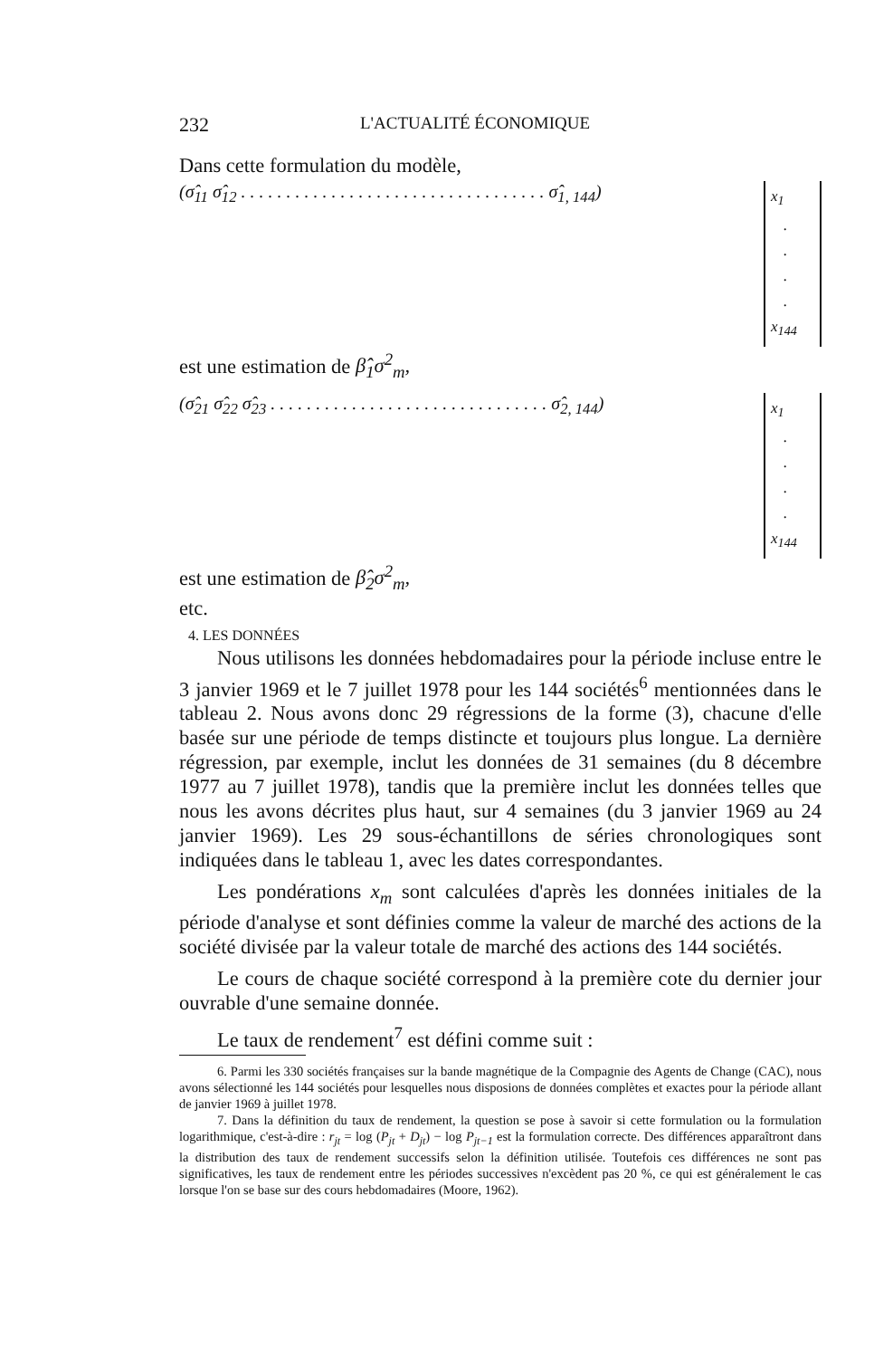232 L'ACTUALITÉ ÉCONOMIQUE
Dans cette formulation du modèle,
(σ̂<sub>11</sub> σ̂<sub>12</sub> . . . . . . . . . . . . . . . . . . . . . . . . . . . . . . . . . . σ̂<sub>1, 144</sub>)
x<sub>1</sub>
.
.
.
.
x<sub>144</sub>
est une estimation de β̂<sub>1</sub>σ<sup>2</sup><sub>m</sub>,
(σ̂<sub>21</sub> σ̂<sub>22</sub> σ̂<sub>23</sub> . . . . . . . . . . . . . . . . . . . . . . . . . . . . . . . σ̂<sub>2, 144</sub>)
x<sub>1</sub>
.
.
.
.
x<sub>144</sub>
est une estimation de β̂<sub>2</sub>σ<sup>2</sup><sub>m</sub>,
etc.
4. LES DONNÉES
Nous utilisons les données hebdomadaires pour la période incluse entre le 3 janvier 1969 et le 7 juillet 1978 pour les 144 sociétés<sup>6</sup> mentionnées dans le tableau 2. Nous avons donc 29 régressions de la forme (3), chacune d'elle basée sur une période de temps distincte et toujours plus longue. La dernière régression, par exemple, inclut les données de 31 semaines (du 8 décembre 1977 au 7 juillet 1978), tandis que la première inclut les données telles que nous les avons décrites plus haut, sur 4 semaines (du 3 janvier 1969 au 24 janvier 1969). Les 29 sous-échantillons de séries chronologiques sont indiquées dans le tableau 1, avec les dates correspondantes.
Les pondérations x<sub>m</sub> sont calculées d'après les données initiales de la période d'analyse et sont définies comme la valeur de marché des actions de la société divisée par la valeur totale de marché des actions des 144 sociétés.
Le cours de chaque société correspond à la première cote du dernier jour ouvrable d'une semaine donnée.
Le taux de rendement<sup>7</sup> est défini comme suit :
6. Parmi les 330 sociétés françaises sur la bande magnétique de la Compagnie des Agents de Change (CAC), nous avons sélectionné les 144 sociétés pour lesquelles nous disposions de données complètes et exactes pour la période allant de janvier 1969 à juillet 1978.
7. Dans la définition du taux de rendement, la question se pose à savoir si cette formulation ou la formulation logarithmique, c'est-à-dire : r<sub>jt</sub> = log (P<sub>jt</sub> + D<sub>jt</sub>) − log P<sub>jt−1</sub> est la formulation correcte. Des différences apparaîtront dans la distribution des taux de rendement successifs selon la définition utilisée. Toutefois ces différences ne sont pas significatives, les taux de rendement entre les périodes successives n'excèdent pas 20 %, ce qui est généralement le cas lorsque l'on se base sur des cours hebdomadaires (Moore, 1962).